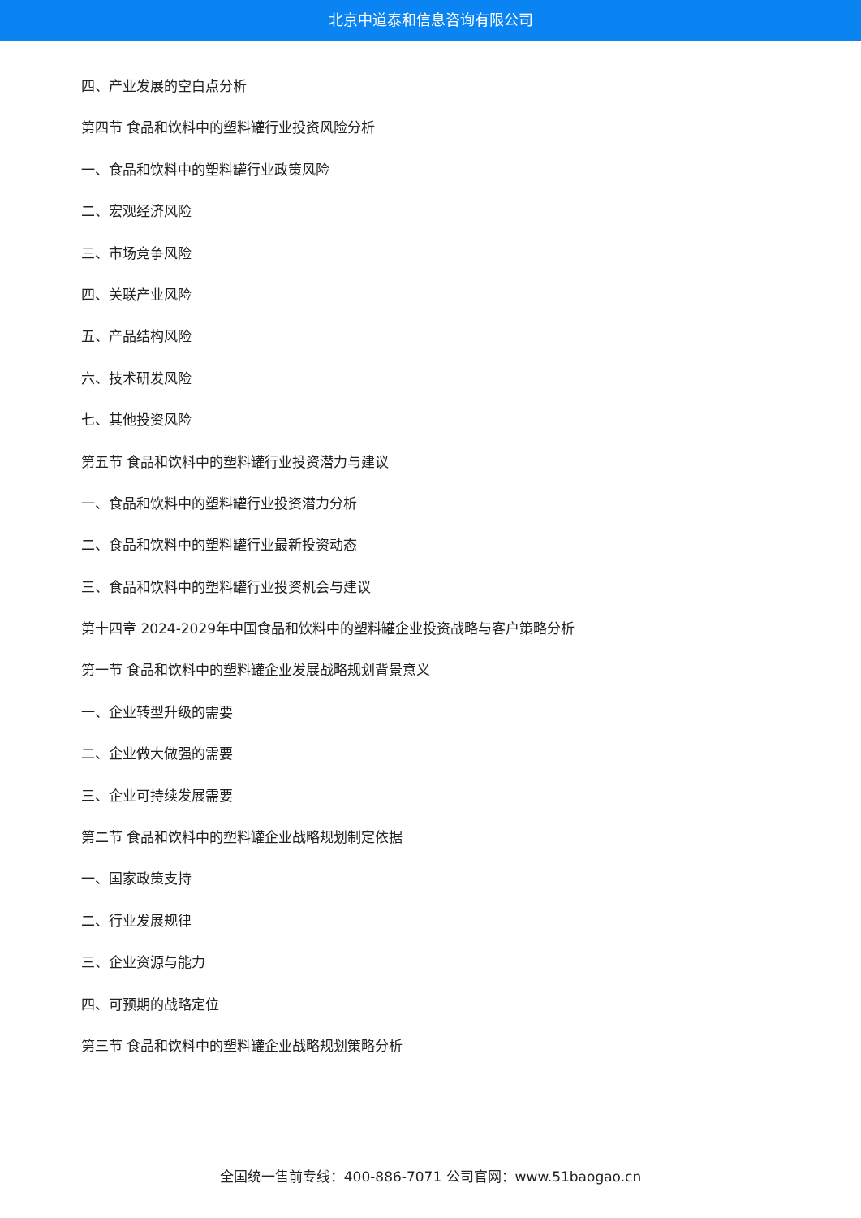北京中道泰和信息咨询有限公司
四、产业发展的空白点分析
第四节 食品和饮料中的塑料罐行业投资风险分析
一、食品和饮料中的塑料罐行业政策风险
二、宏观经济风险
三、市场竞争风险
四、关联产业风险
五、产品结构风险
六、技术研发风险
七、其他投资风险
第五节 食品和饮料中的塑料罐行业投资潜力与建议
一、食品和饮料中的塑料罐行业投资潜力分析
二、食品和饮料中的塑料罐行业最新投资动态
三、食品和饮料中的塑料罐行业投资机会与建议
第十四章 2024-2029年中国食品和饮料中的塑料罐企业投资战略与客户策略分析
第一节 食品和饮料中的塑料罐企业发展战略规划背景意义
一、企业转型升级的需要
二、企业做大做强的需要
三、企业可持续发展需要
第二节 食品和饮料中的塑料罐企业战略规划制定依据
一、国家政策支持
二、行业发展规律
三、企业资源与能力
四、可预期的战略定位
第三节 食品和饮料中的塑料罐企业战略规划策略分析
全国统一售前专线：400-886-7071 公司官网：www.51baogao.cn